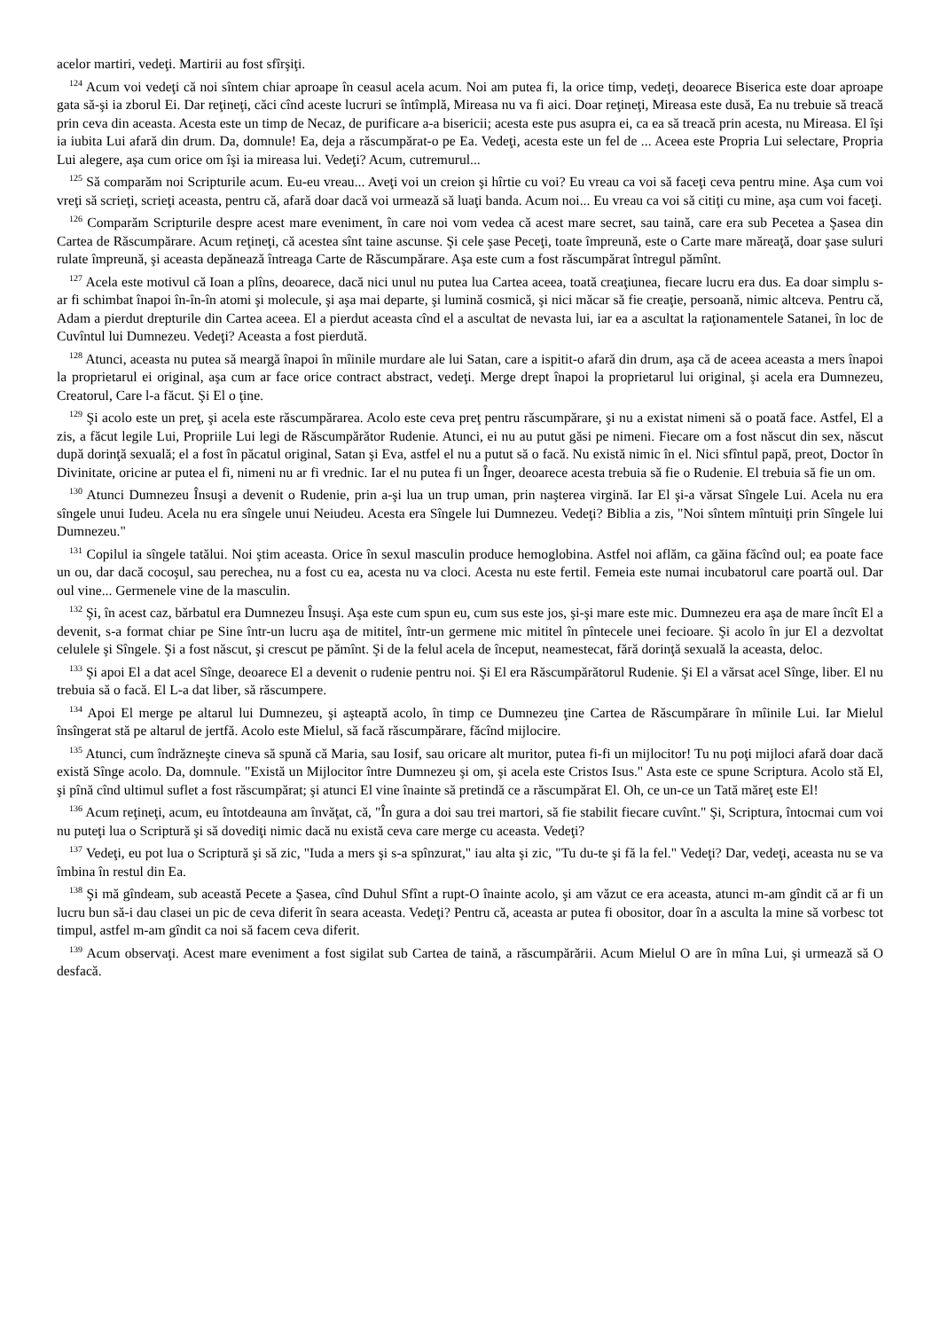acelor martiri, vedeţi. Martirii au fost sfîrşiţi.
<sup>124</sup> Acum voi vedeţi că noi sîntem chiar aproape în ceasul acela acum. Noi am putea fi, la orice timp, vedeţi, deoarece Biserica este doar aproape gata să-şi ia zborul Ei. Dar reţineţi, căci cînd aceste lucruri se întîmplă, Mireasa nu va fi aici. Doar reţineţi, Mireasa este dusă, Ea nu trebuie să treacă prin ceva din aceasta. Acesta este un timp de Necaz, de purificare a-a bisericii; acesta este pus asupra ei, ca ea să treacă prin acesta, nu Mireasa. El îşi ia iubita Lui afară din drum. Da, domnule! Ea, deja a răscumpărat-o pe Ea. Vedeţi, acesta este un fel de ... Aceea este Propria Lui selectare, Propria Lui alegere, aşa cum orice om îşi ia mireasa lui. Vedeţi? Acum, cutremurul...
<sup>125</sup> Să comparăm noi Scripturile acum. Eu-eu vreau... Aveţi voi un creion şi hîrtie cu voi? Eu vreau ca voi să faceţi ceva pentru mine. Aşa cum voi vreţi să scrieţi, scrieţi aceasta, pentru că, afară doar dacă voi urmează să luaţi banda. Acum noi... Eu vreau ca voi să citiţi cu mine, aşa cum voi faceţi.
<sup>126</sup> Comparăm Scripturile despre acest mare eveniment, în care noi vom vedea că acest mare secret, sau taină, care era sub Pecetea a Şasea din Cartea de Răscumpărare. Acum reţineţi, că acestea sînt taine ascunse. Şi cele şase Peceţi, toate împreună, este o Carte mare măreaţă, doar şase suluri rulate împreună, şi aceasta depănează întreaga Carte de Răscumpărare. Aşa este cum a fost răscumpărat întregul pămînt.
<sup>127</sup> Acela este motivul că Ioan a plîns, deoarece, dacă nici unul nu putea lua Cartea aceea, toată creaţiunea, fiecare lucru era dus. Ea doar simplu s-ar fi schimbat înapoi în-în-în atomi şi molecule, şi aşa mai departe, şi lumină cosmică, şi nici măcar să fie creaţie, persoană, nimic altceva. Pentru că, Adam a pierdut drepturile din Cartea aceea. El a pierdut aceasta cînd el a ascultat de nevasta lui, iar ea a ascultat la raţionamentele Satanei, în loc de Cuvîntul lui Dumnezeu. Vedeţi? Aceasta a fost pierdută.
<sup>128</sup> Atunci, aceasta nu putea să meargă înapoi în mîinile murdare ale lui Satan, care a ispitit-o afară din drum, aşa că de aceea aceasta a mers înapoi la proprietarul ei original, aşa cum ar face orice contract abstract, vedeţi. Merge drept înapoi la proprietarul lui original, şi acela era Dumnezeu, Creatorul, Care l-a făcut. Şi El o ţine.
<sup>129</sup> Şi acolo este un preţ, şi acela este răscumpărarea. Acolo este ceva preţ pentru răscumpărare, şi nu a existat nimeni să o poată face. Astfel, El a zis, a făcut legile Lui, Propriile Lui legi de Răscumpărător Rudenie. Atunci, ei nu au putut găsi pe nimeni. Fiecare om a fost născut din sex, născut după dorinţă sexuală; el a fost în păcatul original, Satan şi Eva, astfel el nu a putut să o facă. Nu există nimic în el. Nici sfîntul papă, preot, Doctor în Divinitate, oricine ar putea el fi, nimeni nu ar fi vrednic. Iar el nu putea fi un Înger, deoarece acesta trebuia să fie o Rudenie. El trebuia să fie un om.
<sup>130</sup> Atunci Dumnezeu Însuşi a devenit o Rudenie, prin a-şi lua un trup uman, prin naşterea virgină. Iar El şi-a vărsat Sîngele Lui. Acela nu era sîngele unui Iudeu. Acela nu era sîngele unui Neiudeu. Acesta era Sîngele lui Dumnezeu. Vedeţi? Biblia a zis, "Noi sîntem mîntuiţi prin Sîngele lui Dumnezeu."
<sup>131</sup> Copilul ia sîngele tatălui. Noi ştim aceasta. Orice în sexul masculin produce hemoglobina. Astfel noi aflăm, ca găina făcînd oul; ea poate face un ou, dar dacă cocoşul, sau perechea, nu a fost cu ea, acesta nu va cloci. Acesta nu este fertil. Femeia este numai incubatorul care poartă oul. Dar oul vine... Germenele vine de la masculin.
<sup>132</sup> Şi, în acest caz, bărbatul era Dumnezeu Însuşi. Aşa este cum spun eu, cum sus este jos, şi-şi mare este mic. Dumnezeu era aşa de mare încît El a devenit, s-a format chiar pe Sine într-un lucru aşa de mititel, într-un germene mic mititel în pîntecele unei fecioare. Şi acolo în jur El a dezvoltat celulele şi Sîngele. Şi a fost născut, şi crescut pe pămînt. Şi de la felul acela de început, neamestecat, fără dorinţă sexuală la aceasta, deloc.
<sup>133</sup> Şi apoi El a dat acel Sînge, deoarece El a devenit o rudenie pentru noi. Şi El era Răscumpărătorul Rudenie. Şi El a vărsat acel Sînge, liber. El nu trebuia să o facă. El L-a dat liber, să răscumpere.
<sup>134</sup> Apoi El merge pe altarul lui Dumnezeu, şi aşteaptă acolo, în timp ce Dumnezeu ţine Cartea de Răscumpărare în mîinile Lui. Iar Mielul însîngerat stă pe altarul de jertfă. Acolo este Mielul, să facă răscumpărare, făcînd mijlocire.
<sup>135</sup> Atunci, cum îndrăzneşte cineva să spună că Maria, sau Iosif, sau oricare alt muritor, putea fi-fi un mijlocitor! Tu nu poţi mijloci afară doar dacă există Sînge acolo. Da, domnule. "Există un Mijlocitor între Dumnezeu şi om, şi acela este Cristos Isus." Asta este ce spune Scriptura. Acolo stă El, şi pînă cînd ultimul suflet a fost răscumpărat; şi atunci El vine înainte să pretindă ce a răscumpărat El. Oh, ce un-ce un Tată măreţ este El!
<sup>136</sup> Acum reţineţi, acum, eu întotdeauna am învăţat, că, "În gura a doi sau trei martori, să fie stabilit fiecare cuvînt." Şi, Scriptura, întocmai cum voi nu puteţi lua o Scriptură şi să dovediţi nimic dacă nu există ceva care merge cu aceasta. Vedeţi?
<sup>137</sup> Vedeţi, eu pot lua o Scriptură şi să zic, "Iuda a mers şi s-a spînzurat," iau alta şi zic, "Tu du-te şi fă la fel." Vedeţi? Dar, vedeţi, aceasta nu se va îmbina în restul din Ea.
<sup>138</sup> Şi mă gîndeam, sub această Pecete a Şasea, cînd Duhul Sfînt a rupt-O înainte acolo, şi am văzut ce era aceasta, atunci m-am gîndit că ar fi un lucru bun să-i dau clasei un pic de ceva diferit în seara aceasta. Vedeţi? Pentru că, aceasta ar putea fi obositor, doar în a asculta la mine să vorbesc tot timpul, astfel m-am gîndit ca noi să facem ceva diferit.
<sup>139</sup> Acum observaţi. Acest mare eveniment a fost sigilat sub Cartea de taină, a răscumpărării. Acum Mielul O are în mîna Lui, şi urmează să O desfacă.